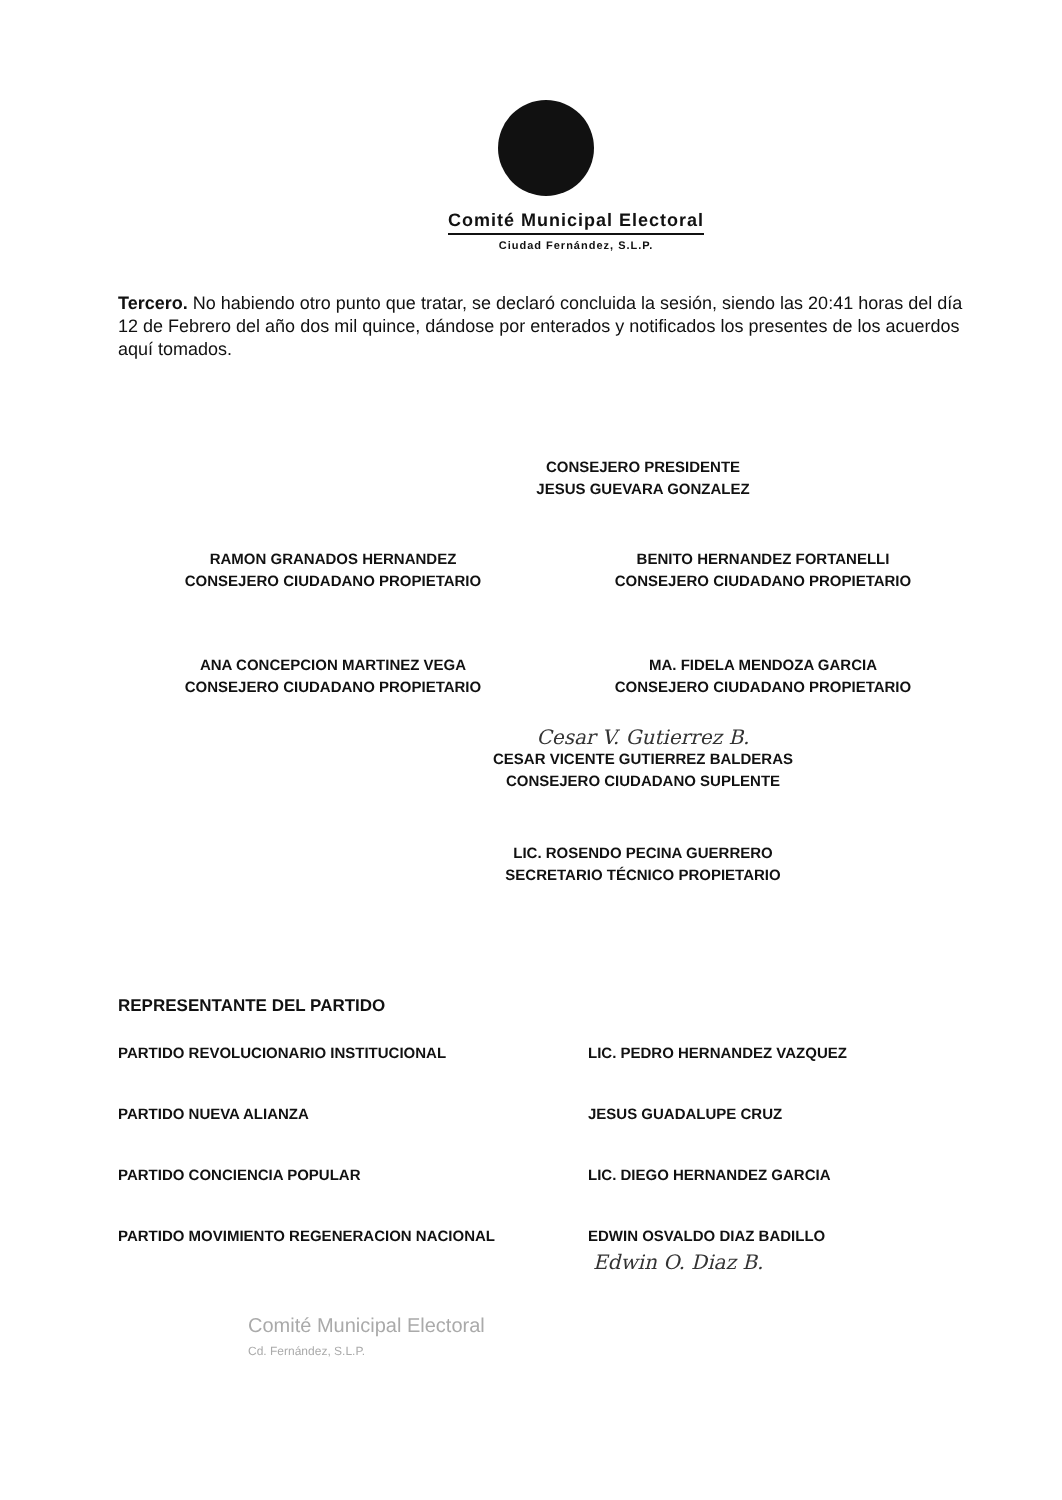Comité Municipal Electoral
Ciudad Fernández, S.L.P.
Tercero. No habiendo otro punto que tratar, se declaró concluida la sesión, siendo las 20:41 horas del día 12 de Febrero del año dos mil quince, dándose por enterados y notificados los presentes de los acuerdos aquí tomados.
CONSEJERO PRESIDENTE
JESUS GUEVARA GONZALEZ
RAMON GRANADOS HERNANDEZ
CONSEJERO CIUDADANO PROPIETARIO
BENITO HERNANDEZ FORTANELLI
CONSEJERO CIUDADANO PROPIETARIO
ANA CONCEPCION MARTINEZ VEGA
CONSEJERO CIUDADANO PROPIETARIO
MA. FIDELA MENDOZA GARCIA
CONSEJERO CIUDADANO PROPIETARIO
Cesar V. Gutierrez B.
CESAR VICENTE GUTIERREZ BALDERAS
CONSEJERO CIUDADANO SUPLENTE
LIC. ROSENDO PECINA GUERRERO
SECRETARIO TÉCNICO PROPIETARIO
REPRESENTANTE DEL PARTIDO
PARTIDO REVOLUCIONARIO INSTITUCIONAL LIC. PEDRO HERNANDEZ VAZQUEZ
PARTIDO NUEVA ALIANZA JESUS GUADALUPE CRUZ
PARTIDO CONCIENCIA POPULAR LIC. DIEGO HERNANDEZ GARCIA
PARTIDO MOVIMIENTO REGENERACION NACIONAL EDWIN OSVALDO DIAZ BADILLO
Edwin O. Diaz B.
Comité Municipal Electoral
Cd. Fernández, S.L.P.